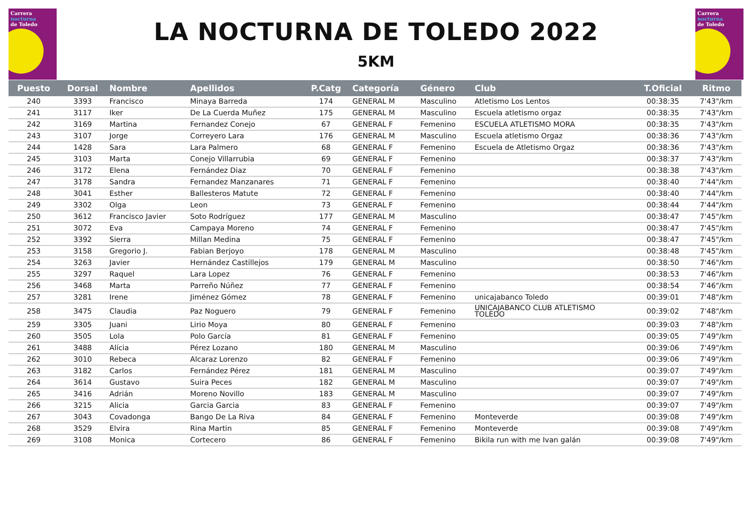Carrera
nocturna
de Toledo
LA NOCTURNA DE TOLEDO 2022
5KM
Carrera
nocturna
de Toledo
| Puesto | Dorsal | Nombre | Apellidos | P.Catg | Categoría | Género | Club | T.Oficial | Ritmo |
| --- | --- | --- | --- | --- | --- | --- | --- | --- | --- |
| 240 | 3393 | Francisco | Minaya Barreda | 174 | GENERAL M | Masculino | Atletismo Los Lentos | 00:38:35 | 7'43"/km |
| 241 | 3117 | Iker | De La Cuerda Muñez | 175 | GENERAL M | Masculino | Escuela atletismo orgaz | 00:38:35 | 7'43"/km |
| 242 | 3169 | Martina | Fernandez Conejo | 67 | GENERAL F | Femenino | ESCUELA ATLETISMO MORA | 00:38:35 | 7'43"/km |
| 243 | 3107 | Jorge | Correyero Lara | 176 | GENERAL M | Masculino | Escuela atletismo Orgaz | 00:38:36 | 7'43"/km |
| 244 | 1428 | Sara | Lara Palmero | 68 | GENERAL F | Femenino | Escuela de Atletismo Orgaz | 00:38:36 | 7'43"/km |
| 245 | 3103 | Marta | Conejo Villarrubia | 69 | GENERAL F | Femenino | | 00:38:37 | 7'43"/km |
| 246 | 3172 | Elena | Fernández Diaz | 70 | GENERAL F | Femenino | | 00:38:38 | 7'43"/km |
| 247 | 3178 | Sandra | Fernandez Manzanares | 71 | GENERAL F | Femenino | | 00:38:40 | 7'44"/km |
| 248 | 3041 | Esther | Ballesteros Matute | 72 | GENERAL F | Femenino | | 00:38:40 | 7'44"/km |
| 249 | 3302 | Olga | Leon | 73 | GENERAL F | Femenino | | 00:38:44 | 7'44"/km |
| 250 | 3612 | Francisco Javier | Soto Rodríguez | 177 | GENERAL M | Masculino | | 00:38:47 | 7'45"/km |
| 251 | 3072 | Eva | Campaya Moreno | 74 | GENERAL F | Femenino | | 00:38:47 | 7'45"/km |
| 252 | 3392 | Sierra | Millan Medina | 75 | GENERAL F | Femenino | | 00:38:47 | 7'45"/km |
| 253 | 3158 | Gregorio J. | Fabian Berjoyo | 178 | GENERAL M | Masculino | | 00:38:48 | 7'45"/km |
| 254 | 3263 | Javier | Hernández Castillejos | 179 | GENERAL M | Masculino | | 00:38:50 | 7'46"/km |
| 255 | 3297 | Raquel | Lara Lopez | 76 | GENERAL F | Femenino | | 00:38:53 | 7'46"/km |
| 256 | 3468 | Marta | Parreño Núñez | 77 | GENERAL F | Femenino | | 00:38:54 | 7'46"/km |
| 257 | 3281 | Irene | Jiménez Gómez | 78 | GENERAL F | Femenino | unicajabanco Toledo | 00:39:01 | 7'48"/km |
| 258 | 3475 | Claudia | Paz Noguero | 79 | GENERAL F | Femenino | UNICAJABANCO CLUB ATLETISMO TOLEDO | 00:39:02 | 7'48"/km |
| 259 | 3305 | Juani | Lirio Moya | 80 | GENERAL F | Femenino | | 00:39:03 | 7'48"/km |
| 260 | 3505 | Lola | Polo García | 81 | GENERAL F | Femenino | | 00:39:05 | 7'49"/km |
| 261 | 3488 | Alícia | Pérez Lozano | 180 | GENERAL M | Masculino | | 00:39:06 | 7'49"/km |
| 262 | 3010 | Rebeca | Alcaraz Lorenzo | 82 | GENERAL F | Femenino | | 00:39:06 | 7'49"/km |
| 263 | 3182 | Carlos | Fernández Pérez | 181 | GENERAL M | Masculino | | 00:39:07 | 7'49"/km |
| 264 | 3614 | Gustavo | Suira Peces | 182 | GENERAL M | Masculino | | 00:39:07 | 7'49"/km |
| 265 | 3416 | Adrián | Moreno Novillo | 183 | GENERAL M | Masculino | | 00:39:07 | 7'49"/km |
| 266 | 3215 | Alicia | Garcia Garcia | 83 | GENERAL F | Femenino | | 00:39:07 | 7'49"/km |
| 267 | 3043 | Covadonga | Bango De La Riva | 84 | GENERAL F | Femenino | Monteverde | 00:39:08 | 7'49"/km |
| 268 | 3529 | Elvira | Rina Martin | 85 | GENERAL F | Femenino | Monteverde | 00:39:08 | 7'49"/km |
| 269 | 3108 | Monica | Cortecero | 86 | GENERAL F | Femenino | Bikila run with me Ivan galán | 00:39:08 | 7'49"/km |